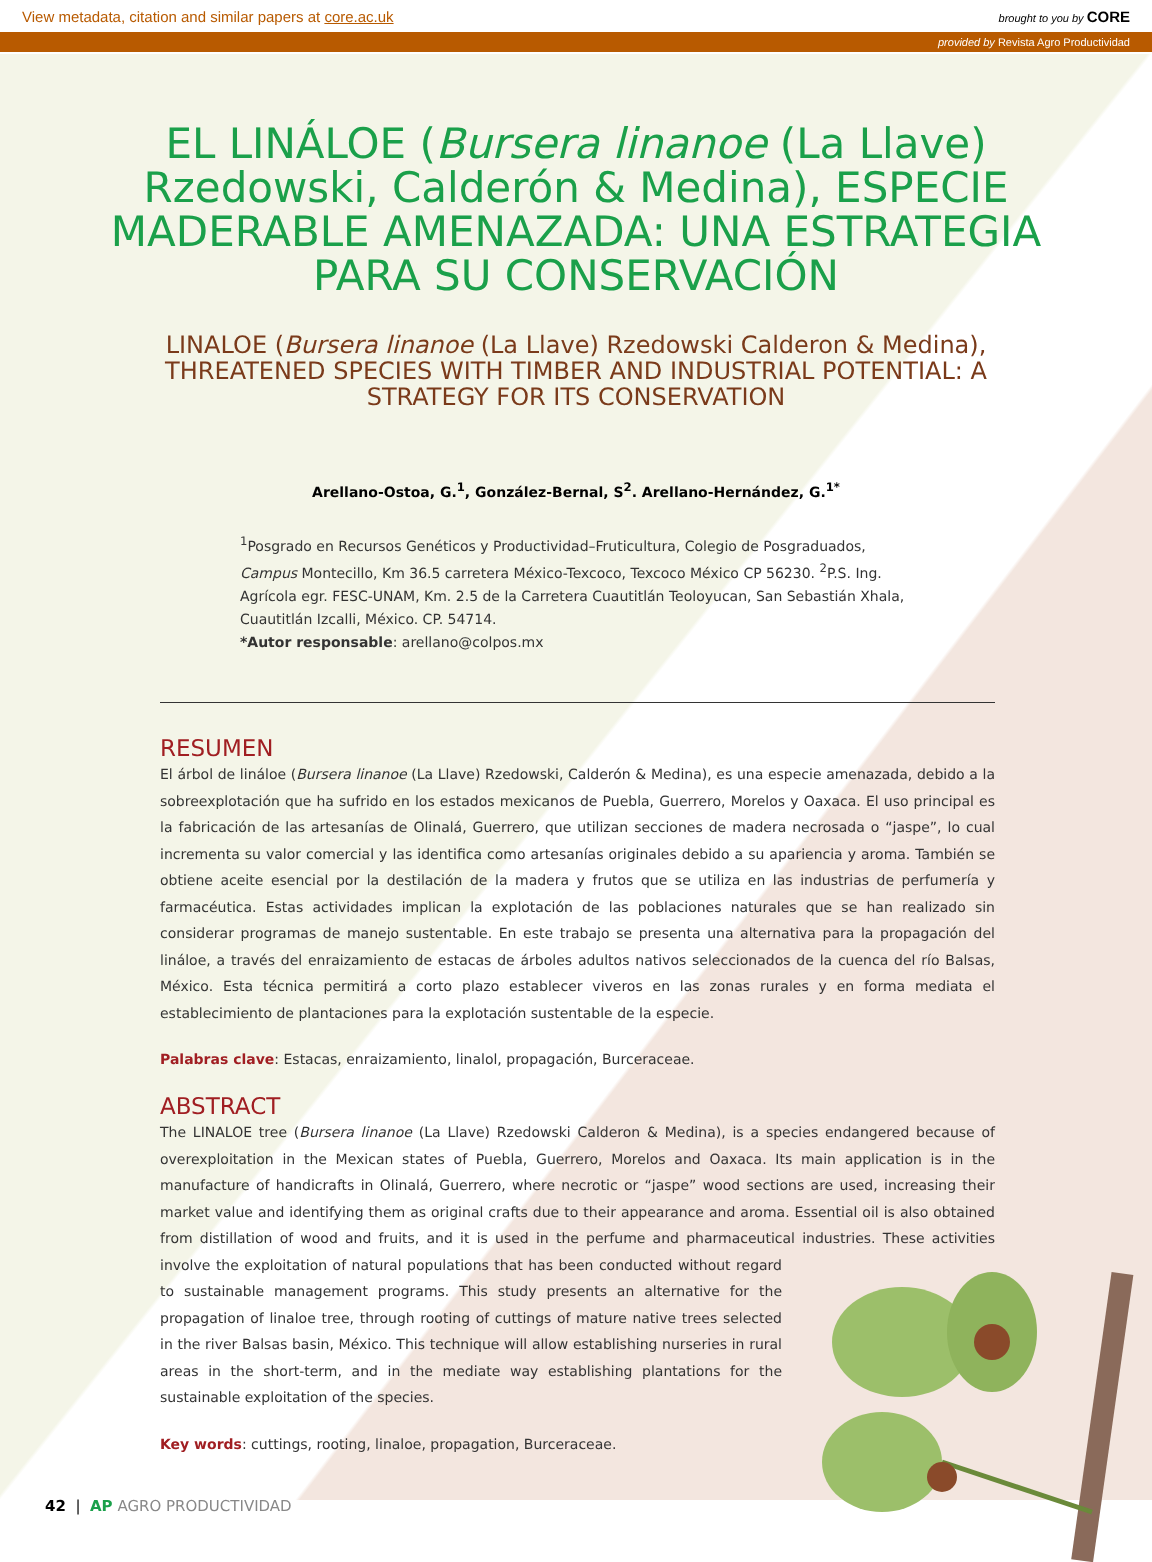View metadata, citation and similar papers at core.ac.uk brought to you by CORE
provided by Revista Agro Productividad
EL LINÁLOE (Bursera linanoe (La Llave) Rzedowski, Calderón & Medina), ESPECIE MADERABLE AMENAZADA: UNA ESTRATEGIA PARA SU CONSERVACIÓN
LINALOE (Bursera linanoe (La Llave) Rzedowski Calderon & Medina), THREATENED SPECIES WITH TIMBER AND INDUSTRIAL POTENTIAL: A STRATEGY FOR ITS CONSERVATION
Arellano-Ostoa, G.<sup>1</sup>, González-Bernal, S<sup>2</sup>. Arellano-Hernández, G.<sup>1*</sup>
<sup>1</sup> Posgrado en Recursos Genéticos y Productividad–Fruticultura, Colegio de Posgraduados, Campus Montecillo, Km 36.5 carretera México-Texcoco, Texcoco México CP 56230. <sup>2</sup>P.S. Ing. Agrícola egr. FESC-UNAM, Km. 2.5 de la Carretera Cuautitlán Teoloyucan, San Sebastián Xhala, Cuautitlán Izcalli, México. CP. 54714.
*Autor responsable: arellano@colpos.mx
RESUMEN
El árbol de lináloe (Bursera linanoe (La Llave) Rzedowski, Calderón & Medina), es una especie amenazada, debido a la sobreexplotación que ha sufrido en los estados mexicanos de Puebla, Guerrero, Morelos y Oaxaca. El uso principal es la fabricación de las artesanías de Olinalá, Guerrero, que utilizan secciones de madera necrosada o “jaspe”, lo cual incrementa su valor comercial y las identifica como artesanías originales debido a su apariencia y aroma. También se obtiene aceite esencial por la destilación de la madera y frutos que se utiliza en las industrias de perfumería y farmacéutica. Estas actividades implican la explotación de las poblaciones naturales que se han realizado sin considerar programas de manejo sustentable. En este trabajo se presenta una alternativa para la propagación del lináloe, a través del enraizamiento de estacas de árboles adultos nativos seleccionados de la cuenca del río Balsas, México. Esta técnica permitirá a corto plazo establecer viveros en las zonas rurales y en forma mediata el establecimiento de plantaciones para la explotación sustentable de la especie.
Palabras clave: Estacas, enraizamiento, linalol, propagación, Burceraceae.
ABSTRACT
The LINALOE tree (Bursera linanoe (La Llave) Rzedowski Calderon & Medina), is a species endangered because of overexploitation in the Mexican states of Puebla, Guerrero, Morelos and Oaxaca. Its main application is in the manufacture of handicrafts in Olinalá, Guerrero, where necrotic or “jaspe” wood sections are used, increasing their market value and identifying them as original crafts due to their appearance and aroma. Essential oil is also obtained from distillation of wood and fruits, and it is used in the perfume and pharmaceutical industries. These activities involve the exploitation of natural populations that has been conducted without regard to sustainable management programs. This study presents an alternative for the propagation of linaloe tree, through rooting of cuttings of mature native trees selected in the river Balsas basin, México. This technique will allow establishing nurseries in rural areas in the short-term, and in the mediate way establishing plantations for the sustainable exploitation of the species.
Key words: cuttings, rooting, linaloe, propagation, Burceraceae.
42 | AP AGRO PRODUCTIVIDAD